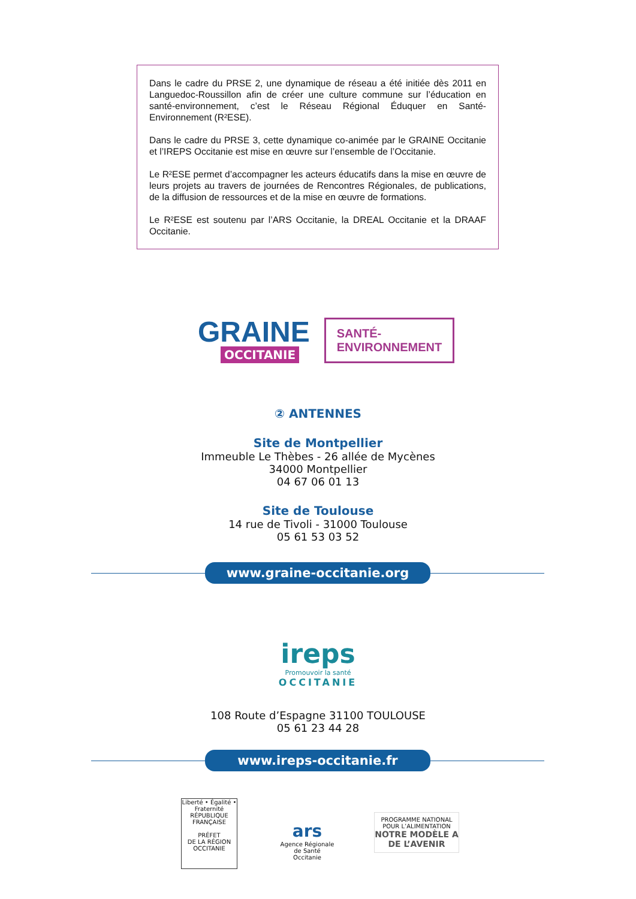Dans le cadre du PRSE 2, une dynamique de réseau a été initiée dès 2011 en Languedoc-Roussillon afin de créer une culture commune sur l’éducation en santé-environnement, c’est le Réseau Régional Éduquer en Santé-Environnement (R²ESE).
Dans le cadre du PRSE 3, cette dynamique co-animée par le GRAINE Occitanie et l’IREPS Occitanie est mise en œuvre sur l’ensemble de l’Occitanie.
Le R²ESE permet d’accompagner les acteurs éducatifs dans la mise en œuvre de leurs projets au travers de journées de Rencontres Régionales, de publications, de la diffusion de ressources et de la mise en œuvre de formations.
Le R²ESE est soutenu par l’ARS Occitanie, la DREAL Occitanie et la DRAAF Occitanie.
GRAINE
OCCITANIE
SANTÉ-
ENVIRONNEMENT
② ANTENNES
Site de Montpellier
Immeuble Le Thèbes - 26 allée de Mycènes
34000 Montpellier
04 67 06 01 13
Site de Toulouse
14 rue de Tivoli - 31000 Toulouse
05 61 53 03 52
www.graine-occitanie.org
ireps
Promouvoir la santé
OCCITANIE
108 Route d’Espagne 31100 TOULOUSE
05 61 23 44 28
www.ireps-occitanie.fr
Liberté • Égalité • Fraternité
RÉPUBLIQUE FRANÇAISE
PRÉFET
DE LA RÉGION
OCCITANIE
ars
Agence Régionale de Santé
Occitanie
PROGRAMME NATIONAL POUR L’ALIMENTATION
NOTRE MODÈLE A DE L’AVENIR